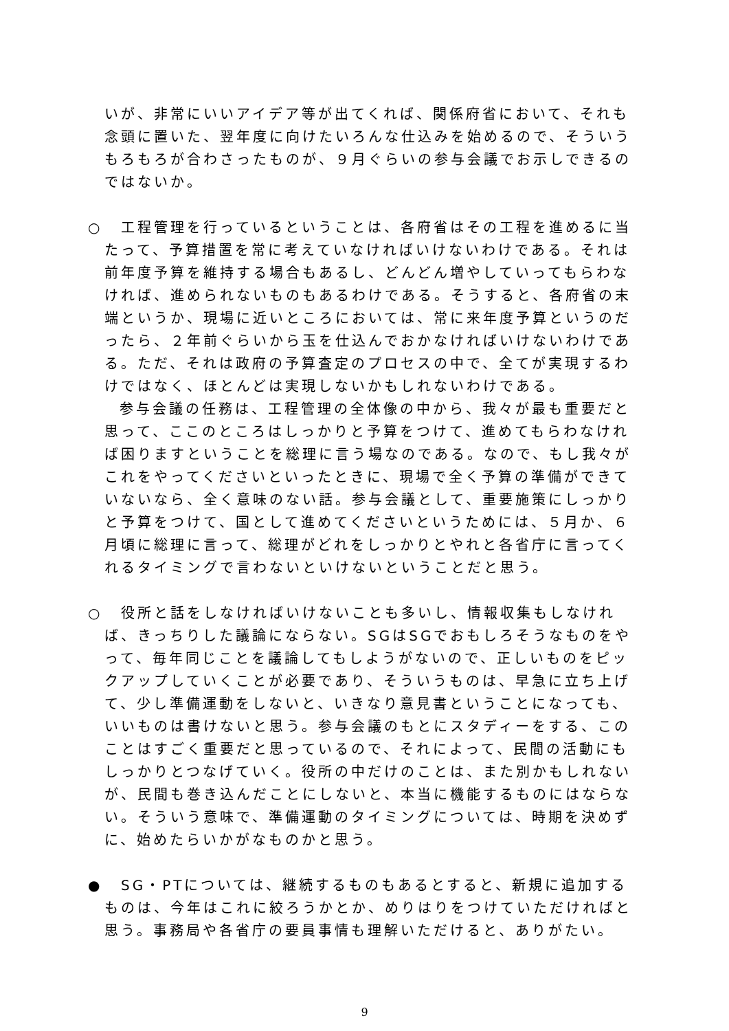いが、非常にいいアイデア等が出てくれば、関係府省において、それも念頭に置いた、翌年度に向けたいろんな仕込みを始めるので、そういうもろもろが合わさったものが、９月ぐらいの参与会議でお示しできるのではないか。
○ 　工程管理を行っているということは、各府省はその工程を進めるに当たって、予算措置を常に考えていなければいけないわけである。それは前年度予算を維持する場合もあるし、どんどん増やしていってもらわなければ、進められないものもあるわけである。そうすると、各府省の末端というか、現場に近いところにおいては、常に来年度予算というのだったら、２年前ぐらいから玉を仕込んでおかなければいけないわけである。ただ、それは政府の予算査定のプロセスの中で、全てが実現するわけではなく、ほとんどは実現しないかもしれないわけである。
参与会議の任務は、工程管理の全体像の中から、我々が最も重要だと思って、ここのところはしっかりと予算をつけて、進めてもらわなければ困りますということを総理に言う場なのである。なので、もし我々がこれをやってくださいといったときに、現場で全く予算の準備ができていないなら、全く意味のない話。参与会議として、重要施策にしっかりと予算をつけて、国として進めてくださいというためには、５月か、６月頃に総理に言って、総理がどれをしっかりとやれと各省庁に言ってくれるタイミングで言わないといけないということだと思う。
○ 　役所と話をしなければいけないことも多いし、情報収集もしなければ、きっちりした議論にならない。SGはSGでおもしろそうなものをやって、毎年同じことを議論してもしようがないので、正しいものをピックアップしていくことが必要であり、そういうものは、早急に立ち上げて、少し準備運動をしないと、いきなり意見書ということになっても、いいものは書けないと思う。参与会議のもとにスタディーをする、このことはすごく重要だと思っているので、それによって、民間の活動にもしっかりとつなげていく。役所の中だけのことは、また別かもしれないが、民間も巻き込んだことにしないと、本当に機能するものにはならない。そういう意味で、準備運動のタイミングについては、時期を決めずに、始めたらいかがなものかと思う。
● 　SG・PTについては、継続するものもあるとすると、新規に追加するものは、今年はこれに絞ろうかとか、めりはりをつけていただければと思う。事務局や各省庁の要員事情も理解いただけると、ありがたい。
9